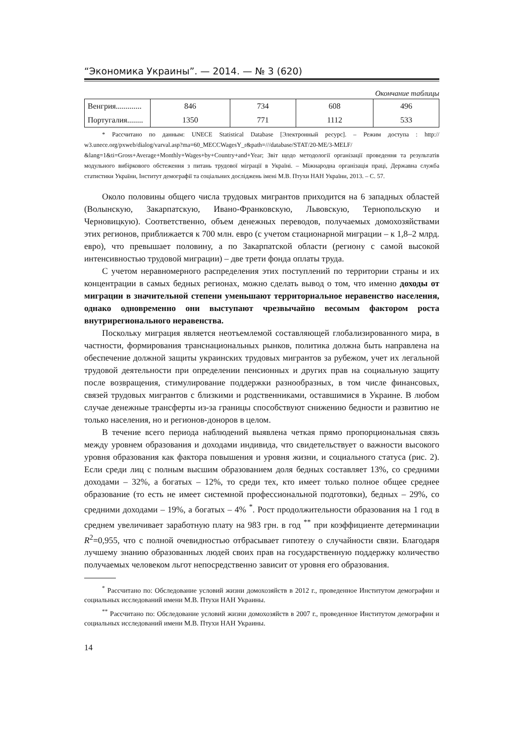“Экономика Украины”. — 2014. — № 3 (620)
Окончание таблицы
| Венгрия............. | 846 | 734 | 608 | 496 |
| Португалия........ | 1350 | 771 | 1112 | 533 |
* Рассчитано по данным: UNECE Statistical Database [Электронный ресурс]. – Режим доступа : http:// w3.unece.org/pxweb/dialog/varval.asp?ma=60_MECCWagesY_r&path=///database/STAT/20-ME/3-MELF/ &lang=1&ti=Gross+Average+Monthly+Wages+by+Country+and+Year; Звіт щодо методології організації проведення та результатів модульного вибіркового обстеження з питань трудової міграції в Україні. – Міжнародна організація праці, Державна служба статистики України, Інститут демографії та соціальних досліджень імені М.В. Птухи НАН України, 2013. – С. 57.
Около половины общего числа трудовых мигрантов приходится на 6 западных областей (Волынскую, Закарпатскую, Ивано-Франковскую, Львовскую, Тернопольскую и Черновицкую). Соответственно, объем денежных переводов, получаемых домохозяйствами этих регионов, приближается к 700 млн. евро (с учетом стационарной миграции – к 1,8–2 млрд. евро), что превышает половину, а по Закарпатской области (региону с самой высокой интенсивностью трудовой миграции) – две трети фонда оплаты труда.
С учетом неравномерного распределения этих поступлений по территории страны и их концентрации в самых бедных регионах, можно сделать вывод о том, что именно доходы от миграции в значительной степени уменьшают территориальное неравенство населения, однако одновременно они выступают чрезвычайно весомым фактором роста внутрирегионального неравенства.
Поскольку миграция является неотъемлемой составляющей глобализированного мира, в частности, формирования транснациональных рынков, политика должна быть направлена на обеспечение должной защиты украинских трудовых мигрантов за рубежом, учет их легальной трудовой деятельности при определении пенсионных и других прав на социальную защиту после возвращения, стимулирование поддержки разнообразных, в том числе финансовых, связей трудовых мигрантов с близкими и родственниками, оставшимися в Украине. В любом случае денежные трансферты из-за границы способствуют снижению бедности и развитию не только населения, но и регионов-доноров в целом.
В течение всего периода наблюдений выявлена четкая прямо пропорциональная связь между уровнем образования и доходами индивида, что свидетельствует о важности высокого уровня образования как фактора повышения и уровня жизни, и социального статуса (рис. 2). Если среди лиц с полным высшим образованием доля бедных составляет 13%, со средними доходами – 32%, а богатых – 12%, то среди тех, кто имеет только полное общее среднее образование (то есть не имеет системной профессиональной подготовки), бедных – 29%, со средними доходами – 19%, а богатых – 4% <sup>*</sup>. Рост продолжительности образования на 1 год в среднем увеличивает заработную плату на 983 грн. в год <sup>**</sup> при коэффициенте детерминации R<sup>2</sup>=0,955, что с полной очевидностью отбрасывает гипотезу о случайности связи. Благодаря лучшему знанию образованных людей своих прав на государственную поддержку количество получаемых человеком льгот непосредственно зависит от уровня его образования.
<sup>*</sup> Рассчитано по: Обследование условий жизни домохозяйств в 2012 г., проведенное Институтом демографии и социальных исследований имени М.В. Птухи НАН Украины.
<sup>**</sup> Рассчитано по: Обследование условий жизни домохозяйств в 2007 г., проведенное Институтом демографии и социальных исследований имени М.В. Птухи НАН Украины.
14